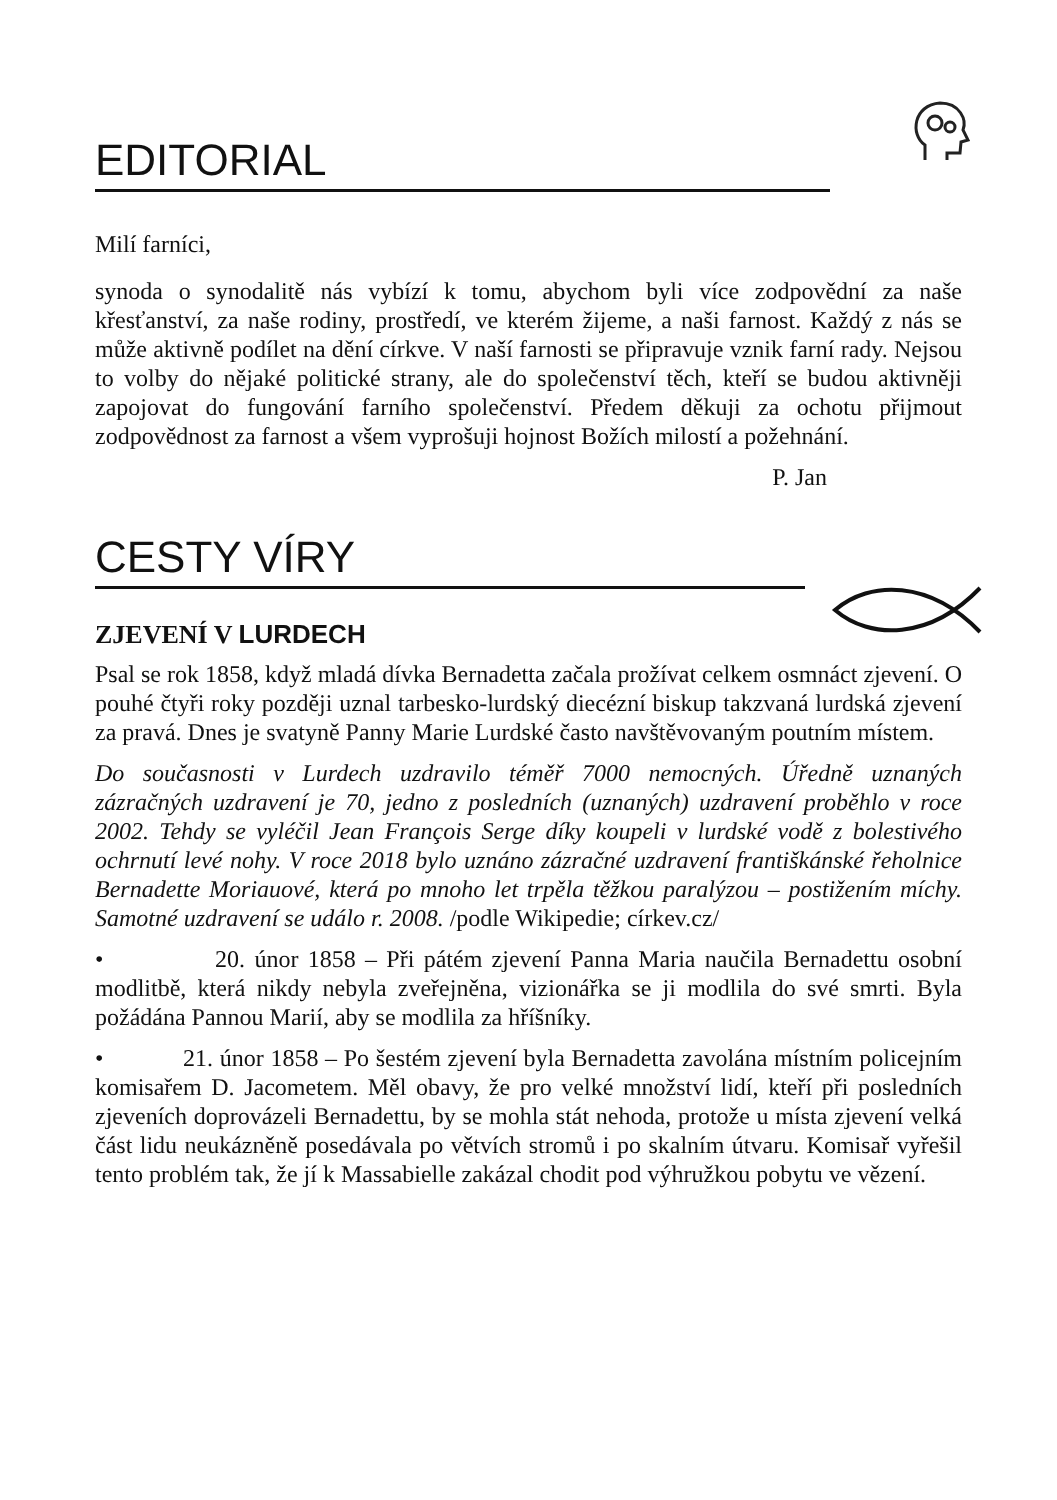EDITORIAL
Milí farníci,
synoda o synodalitě nás vybízí k tomu, abychom byli více zodpovědní za naše křesťanství, za naše rodiny, prostředí, ve kterém žijeme, a naši farnost. Každý z nás se může aktivně podílet na dění církve. V naší farnosti se připravuje vznik farní rady. Nejsou to volby do nějaké politické strany, ale do společenství těch, kteří se budou aktivněji zapojovat do fungování farního společenství. Předem děkuji za ochotu přijmout zodpovědnost za farnost a všem vyprošuji hojnost Božích milostí a požehnání.
P. Jan
CESTY VÍRY
ZJEVENÍ V LURDECH
Psal se rok 1858, když mladá dívka Bernadetta začala prožívat celkem osmnáct zjevení. O pouhé čtyři roky později uznal tarbesko-lurdský diecézní biskup takzvaná lurdská zjevení za pravá. Dnes je svatyně Panny Marie Lurdské často navštěvovaným poutním místem.
Do současnosti v Lurdech uzdravilo téměř 7000 nemocných. Úředně uznaných zázračných uzdravení je 70, jedno z posledních (uznaných) uzdravení proběhlo v roce 2002. Tehdy se vyléčil Jean François Serge díky koupeli v lurdské vodě z bolestivého ochrnutí levé nohy. V roce 2018 bylo uznáno zázračné uzdravení františkánské řeholnice Bernadette Moriauové, která po mnoho let trpěla těžkou paralýzou – postižením míchy. Samotné uzdravení se událo r. 2008. /podle Wikipedie; církev.cz/
• 20. únor 1858 – Při pátém zjevení Panna Maria naučila Bernadettu osobní modlitbě, která nikdy nebyla zveřejněna, vizionářka se ji modlila do své smrti. Byla požádána Pannou Marií, aby se modlila za hříšníky.
• 21. únor 1858 – Po šestém zjevení byla Bernadetta zavolána místním policejním komisařem D. Jacometem. Měl obavy, že pro velké množství lidí, kteří při posledních zjeveních doprovázeli Bernadettu, by se mohla stát nehoda, protože u místa zjevení velká část lidu neukázněně posedávala po větvích stromů i po skalním útvaru. Komisař vyřešil tento problém tak, že jí k Massabielle zakázal chodit pod výhružkou pobytu ve vězení.